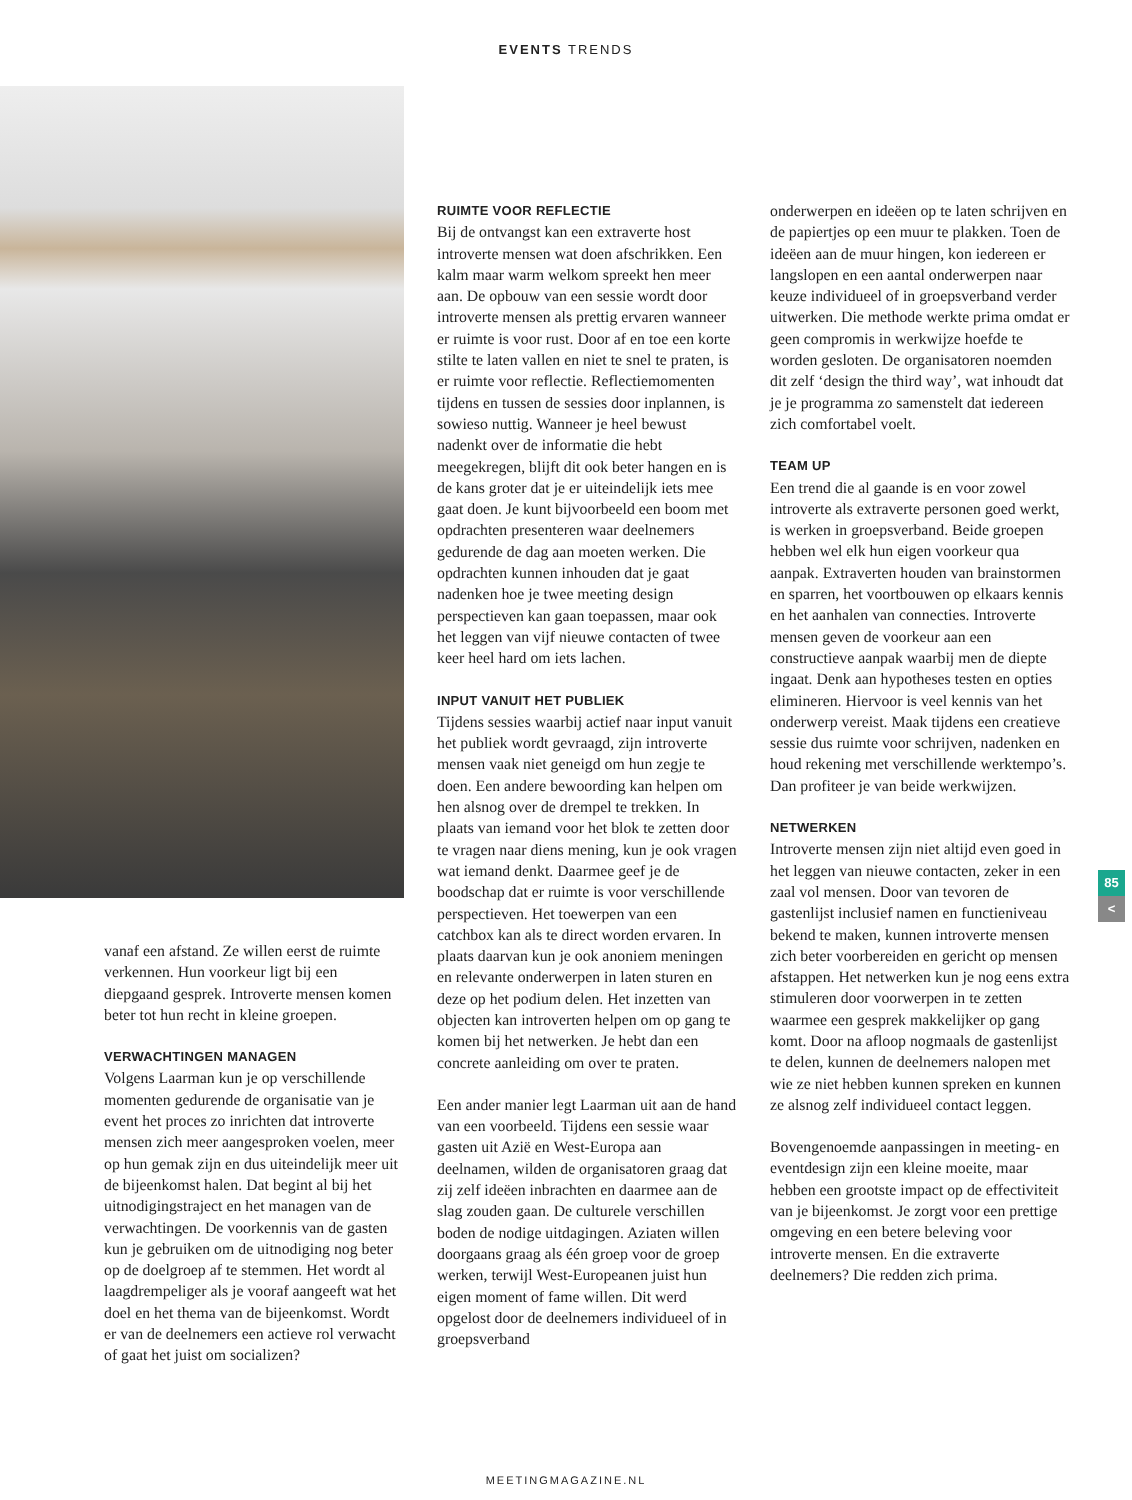EVENTS TRENDS
vanaf een afstand. Ze willen eerst de ruimte verkennen. Hun voorkeur ligt bij een diepgaand gesprek. Introverte mensen komen beter tot hun recht in kleine groepen.
VERWACHTINGEN MANAGEN
Volgens Laarman kun je op verschillende momenten gedurende de organisatie van je event het proces zo inrichten dat introverte mensen zich meer aangesproken voelen, meer op hun gemak zijn en dus uiteindelijk meer uit de bijeenkomst halen. Dat begint al bij het uitnodigingstraject en het managen van de verwachtingen. De voorkennis van de gasten kun je gebruiken om de uitnodiging nog beter op de doelgroep af te stemmen. Het wordt al laagdrempeliger als je vooraf aangeeft wat het doel en het thema van de bijeenkomst. Wordt er van de deelnemers een actieve rol verwacht of gaat het juist om socializen?
RUIMTE VOOR REFLECTIE
Bij de ontvangst kan een extraverte host introverte mensen wat doen afschrikken. Een kalm maar warm welkom spreekt hen meer aan. De opbouw van een sessie wordt door introverte mensen als prettig ervaren wanneer er ruimte is voor rust. Door af en toe een korte stilte te laten vallen en niet te snel te praten, is er ruimte voor reflectie. Reflectiemomenten tijdens en tussen de sessies door inplannen, is sowieso nuttig. Wanneer je heel bewust nadenkt over de informatie die hebt meegekregen, blijft dit ook beter hangen en is de kans groter dat je er uiteindelijk iets mee gaat doen. Je kunt bijvoorbeeld een boom met opdrachten presenteren waar deelnemers gedurende de dag aan moeten werken. Die opdrachten kunnen inhouden dat je gaat nadenken hoe je twee meeting design perspectieven kan gaan toepassen, maar ook het leggen van vijf nieuwe contacten of twee keer heel hard om iets lachen.
INPUT VANUIT HET PUBLIEK
Tijdens sessies waarbij actief naar input vanuit het publiek wordt gevraagd, zijn introverte mensen vaak niet geneigd om hun zegje te doen. Een andere bewoording kan helpen om hen alsnog over de drempel te trekken. In plaats van iemand voor het blok te zetten door te vragen naar diens mening, kun je ook vragen wat iemand denkt. Daarmee geef je de boodschap dat er ruimte is voor verschillende perspectieven. Het toewerpen van een catchbox kan als te direct worden ervaren. In plaats daarvan kun je ook anoniem meningen en relevante onderwerpen in laten sturen en deze op het podium delen. Het inzetten van objecten kan introverten helpen om op gang te komen bij het netwerken. Je hebt dan een concrete aanleiding om over te praten.
Een ander manier legt Laarman uit aan de hand van een voorbeeld. Tijdens een sessie waar gasten uit Azië en West-Europa aan deelnamen, wilden de organisatoren graag dat zij zelf ideëen inbrachten en daarmee aan de slag zouden gaan. De culturele verschillen boden de nodige uitdagingen. Aziaten willen doorgaans graag als één groep voor de groep werken, terwijl West-Europeanen juist hun eigen moment of fame willen. Dit werd opgelost door de deelnemers individueel of in groepsverband
onderwerpen en ideëen op te laten schrijven en de papiertjes op een muur te plakken. Toen de ideëen aan de muur hingen, kon iedereen er langslopen en een aantal onderwerpen naar keuze individueel of in groepsverband verder uitwerken. Die methode werkte prima omdat er geen compromis in werkwijze hoefde te worden gesloten. De organisatoren noemden dit zelf ‘design the third way’, wat inhoudt dat je je programma zo samenstelt dat iedereen zich comfortabel voelt.
TEAM UP
Een trend die al gaande is en voor zowel introverte als extraverte personen goed werkt, is werken in groepsverband. Beide groepen hebben wel elk hun eigen voorkeur qua aanpak. Extraverten houden van brainstormen en sparren, het voortbouwen op elkaars kennis en het aanhalen van connecties. Introverte mensen geven de voorkeur aan een constructieve aanpak waarbij men de diepte ingaat. Denk aan hypotheses testen en opties elimineren. Hiervoor is veel kennis van het onderwerp vereist. Maak tijdens een creatieve sessie dus ruimte voor schrijven, nadenken en houd rekening met verschillende werktempo’s. Dan profiteer je van beide werkwijzen.
NETWERKEN
Introverte mensen zijn niet altijd even goed in het leggen van nieuwe contacten, zeker in een zaal vol mensen. Door van tevoren de gastenlijst inclusief namen en functieniveau bekend te maken, kunnen introverte mensen zich beter voorbereiden en gericht op mensen afstappen. Het netwerken kun je nog eens extra stimuleren door voorwerpen in te zetten waarmee een gesprek makkelijker op gang komt. Door na afloop nogmaals de gastenlijst te delen, kunnen de deelnemers nalopen met wie ze niet hebben kunnen spreken en kunnen ze alsnog zelf individueel contact leggen.
Bovengenoemde aanpassingen in meeting- en eventdesign zijn een kleine moeite, maar hebben een grootste impact op de effectiviteit van je bijeenkomst. Je zorgt voor een prettige omgeving en een betere beleving voor introverte mensen. En die extraverte deelnemers? Die redden zich prima.
85
<
MEETINGMAGAZINE.NL